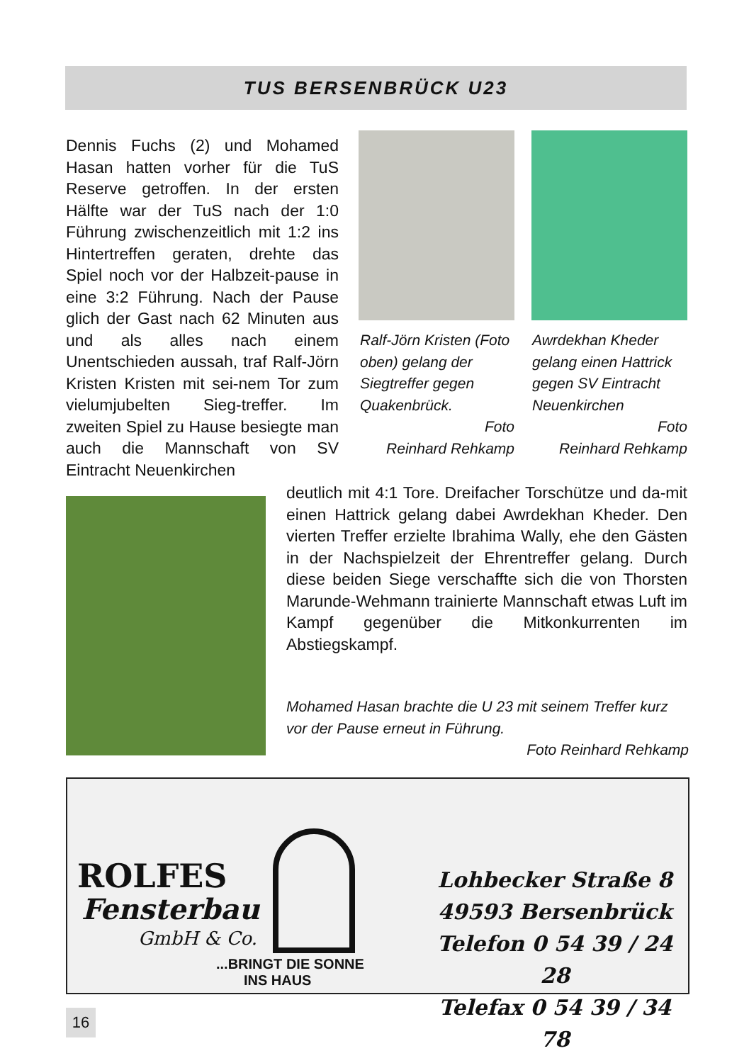TUS BERSENBRÜCK U23
Dennis Fuchs (2) und Mohamed Hasan hatten vorher für die TuS Reserve getroffen. In der ersten Hälfte war der TuS nach der 1:0 Führung zwischenzeitlich mit 1:2 ins Hintertreffen geraten, drehte das Spiel noch vor der Halbzeit-pause in eine 3:2 Führung. Nach der Pause glich der Gast nach 62 Minuten aus und als alles nach einem Unentschieden aussah, traf Ralf-Jörn Kristen Kristen mit sei-nem Tor zum vielumjubelten Sieg-treffer. Im zweiten Spiel zu Hause besiegte man auch die Mannschaft von SV Eintracht Neuenkirchen
Ralf-Jörn Kristen (Foto oben) gelang der Siegtreffer gegen Quakenbrück.
Foto
Reinhard Rehkamp
Awrdekhan Kheder gelang einen Hattrick gegen SV Eintracht Neuenkirchen
Foto
Reinhard Rehkamp
deutlich mit 4:1 Tore. Dreifacher Torschütze und da-mit einen Hattrick gelang dabei Awrdekhan Kheder. Den vierten Treffer erzielte Ibrahima Wally, ehe den Gästen in der Nachspielzeit der Ehrentreffer gelang. Durch diese beiden Siege verschaffte sich die von Thorsten Marunde-Wehmann trainierte Mannschaft etwas Luft im Kampf gegenüber die Mitkonkurrenten im Abstiegskampf.
Mohamed Hasan brachte die U 23 mit seinem Treffer kurz vor der Pause erneut in Führung.
Foto Reinhard Rehkamp
ROLFES
Fensterbau
GmbH & Co.
...BRINGT DIE SONNE
INS HAUS
Lohbecker Straße 8
49593 Bersenbrück
Telefon 0 54 39 / 24 28
Telefax 0 54 39 / 34 78
16